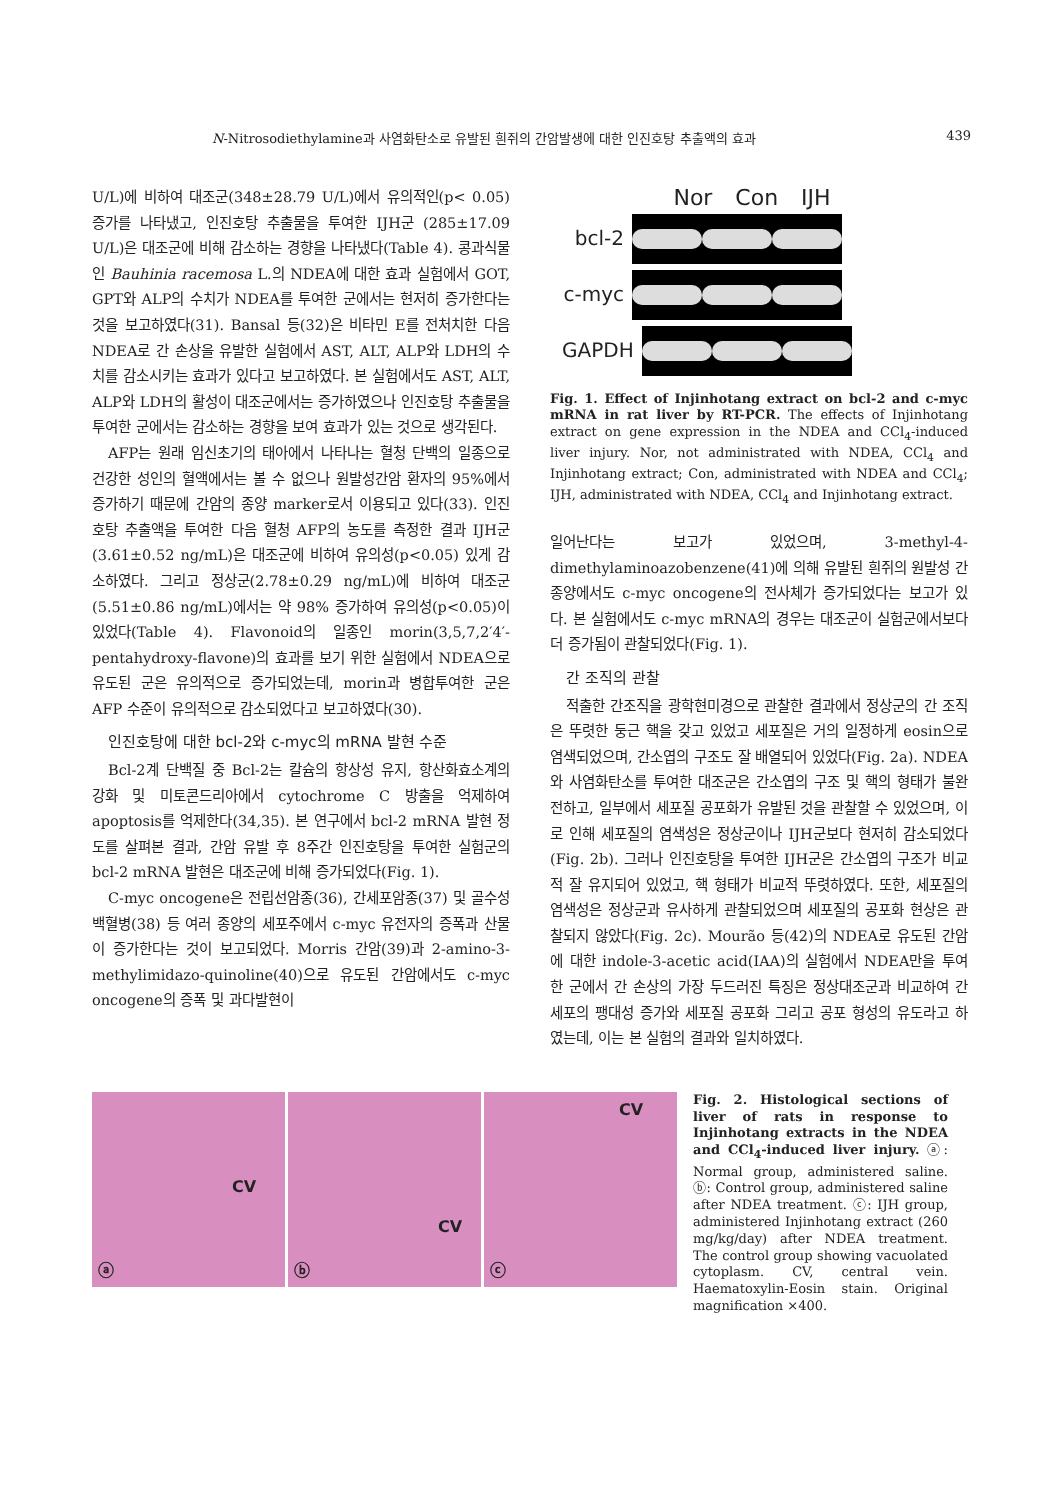N-Nitrosodiethylamine과 사염화탄소로 유발된 흰쥐의 간암발생에 대한 인진호탕 추출액의 효과 439
U/L)에 비하여 대조군(348±28.79 U/L)에서 유의적인(p< 0.05) 증가를 나타냈고, 인진호탕 추출물을 투여한 IJH군 (285±17.09 U/L)은 대조군에 비해 감소하는 경향을 나타냈다(Table 4). 콩과식물인 Bauhinia racemosa L.의 NDEA에 대한 효과 실험에서 GOT, GPT와 ALP의 수치가 NDEA를 투여한 군에서는 현저히 증가한다는 것을 보고하였다(31). Bansal 등(32)은 비타민 E를 전처치한 다음 NDEA로 간 손상을 유발한 실험에서 AST, ALT, ALP와 LDH의 수치를 감소시키는 효과가 있다고 보고하였다. 본 실험에서도 AST, ALT, ALP와 LDH의 활성이 대조군에서는 증가하였으나 인진호탕 추출물을 투여한 군에서는 감소하는 경향을 보여 효과가 있는 것으로 생각된다.
AFP는 원래 임신초기의 태아에서 나타나는 혈청 단백의 일종으로 건강한 성인의 혈액에서는 볼 수 없으나 원발성간암 환자의 95%에서 증가하기 때문에 간암의 종양 marker로서 이용되고 있다(33). 인진호탕 추출액을 투여한 다음 혈청 AFP의 농도를 측정한 결과 IJH군(3.61±0.52 ng/mL)은 대조군에 비하여 유의성(p<0.05) 있게 감소하였다. 그리고 정상군(2.78±0.29 ng/mL)에 비하여 대조군(5.51±0.86 ng/mL)에서는 약 98% 증가하여 유의성(p<0.05)이 있었다(Table 4). Flavonoid의 일종인 morin(3,5,7,2′4′-pentahydroxy-flavone)의 효과를 보기 위한 실험에서 NDEA으로 유도된 군은 유의적으로 증가되었는데, morin과 병합투여한 군은 AFP 수준이 유의적으로 감소되었다고 보고하였다(30).
인진호탕에 대한 bcl-2와 c-myc의 mRNA 발현 수준
Bcl-2계 단백질 중 Bcl-2는 칼슘의 항상성 유지, 항산화효소계의 강화 및 미토콘드리아에서 cytochrome C 방출을 억제하여 apoptosis를 억제한다(34,35). 본 연구에서 bcl-2 mRNA 발현 정도를 살펴본 결과, 간암 유발 후 8주간 인진호탕을 투여한 실험군의 bcl-2 mRNA 발현은 대조군에 비해 증가되었다(Fig. 1).
C-myc oncogene은 전립선암종(36), 간세포암종(37) 및 골수성 백혈병(38) 등 여러 종양의 세포주에서 c-myc 유전자의 증폭과 산물이 증가한다는 것이 보고되었다. Morris 간암(39)과 2-amino-3-methylimidazo-quinoline(40)으로 유도된 간암에서도 c-myc oncogene의 증폭 및 과다발현이
Nor Con IJH
bcl-2
c-myc
GAPDH
Fig. 1. Effect of Injinhotang extract on bcl-2 and c-myc mRNA in rat liver by RT-PCR. The effects of Injinhotang extract on gene expression in the NDEA and CCl<sub>4</sub>-induced liver injury. Nor, not administrated with NDEA, CCl<sub>4</sub> and Injinhotang extract; Con, administrated with NDEA and CCl<sub>4</sub>; IJH, administrated with NDEA, CCl<sub>4</sub> and Injinhotang extract.
일어난다는 보고가 있었으며, 3-methyl-4-dimethylaminoazobenzene(41)에 의해 유발된 흰쥐의 원발성 간종양에서도 c-myc oncogene의 전사체가 증가되었다는 보고가 있다. 본 실험에서도 c-myc mRNA의 경우는 대조군이 실험군에서보다 더 증가됨이 관찰되었다(Fig. 1).
간 조직의 관찰
적출한 간조직을 광학현미경으로 관찰한 결과에서 정상군의 간 조직은 뚜렷한 둥근 핵을 갖고 있었고 세포질은 거의 일정하게 eosin으로 염색되었으며, 간소엽의 구조도 잘 배열되어 있었다(Fig. 2a). NDEA와 사염화탄소를 투여한 대조군은 간소엽의 구조 및 핵의 형태가 불완전하고, 일부에서 세포질 공포화가 유발된 것을 관찰할 수 있었으며, 이로 인해 세포질의 염색성은 정상군이나 IJH군보다 현저히 감소되었다(Fig. 2b). 그러나 인진호탕을 투여한 IJH군은 간소엽의 구조가 비교적 잘 유지되어 있었고, 핵 형태가 비교적 뚜렷하였다. 또한, 세포질의 염색성은 정상군과 유사하게 관찰되었으며 세포질의 공포화 현상은 관찰되지 않았다(Fig. 2c). Mourão 등(42)의 NDEA로 유도된 간암에 대한 indole-3-acetic acid(IAA)의 실험에서 NDEA만을 투여한 군에서 간 손상의 가장 두드러진 특징은 정상대조군과 비교하여 간세포의 팽대성 증가와 세포질 공포화 그리고 공포 형성의 유도라고 하였는데, 이는 본 실험의 결과와 일치하였다.
CV
ⓐ
CV
ⓑ
CV
ⓒ
Fig. 2. Histological sections of liver of rats in response to Injinhotang extracts in the NDEA and CCl<sub>4</sub>-induced liver injury. ⓐ: Normal group, administered saline. ⓑ: Control group, administered saline after NDEA treatment. ⓒ: IJH group, administered Injinhotang extract (260 mg/kg/day) after NDEA treatment. The control group showing vacuolated cytoplasm. CV, central vein. Haematoxylin-Eosin stain. Original magnification ×400.